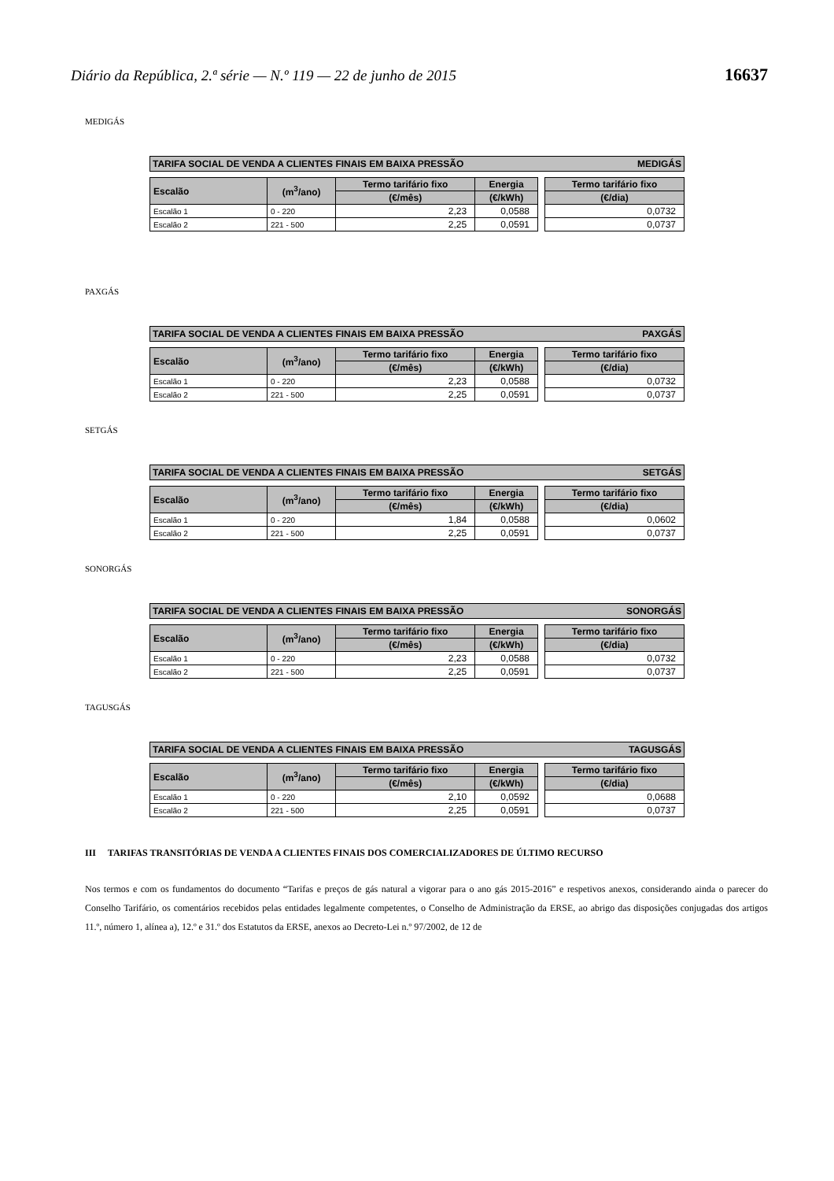Diário da República, 2.ª série — N.º 119 — 22 de junho de 2015 16637
MEDIGÁS
TARIFA SOCIAL DE VENDA A CLIENTES FINAIS EM BAIXA PRESSÃO MEDIGÁS
| Escalão | (m<sup>3</sup>/ano) | Termo tarifário fixo | Energia | | Termo tarifário fixo |
| | | (€/mês) | (€/kWh) | | (€/dia) |
| Escalão 1 | 0 - 220 | 2,23 | 0,0588 | | 0,0732 |
| Escalão 2 | 221 - 500 | 2,25 | 0,0591 | | 0,0737 |
PAXGÁS
TARIFA SOCIAL DE VENDA A CLIENTES FINAIS EM BAIXA PRESSÃO PAXGÁS
| Escalão | (m<sup>3</sup>/ano) | Termo tarifário fixo | Energia | | Termo tarifário fixo |
| | | (€/mês) | (€/kWh) | | (€/dia) |
| Escalão 1 | 0 - 220 | 2,23 | 0,0588 | | 0,0732 |
| Escalão 2 | 221 - 500 | 2,25 | 0,0591 | | 0,0737 |
SETGÁS
TARIFA SOCIAL DE VENDA A CLIENTES FINAIS EM BAIXA PRESSÃO SETGÁS
| Escalão | (m<sup>3</sup>/ano) | Termo tarifário fixo | Energia | | Termo tarifário fixo |
| | | (€/mês) | (€/kWh) | | (€/dia) |
| Escalão 1 | 0 - 220 | 1,84 | 0,0588 | | 0,0602 |
| Escalão 2 | 221 - 500 | 2,25 | 0,0591 | | 0,0737 |
SONORGÁS
TARIFA SOCIAL DE VENDA A CLIENTES FINAIS EM BAIXA PRESSÃO SONORGÁS
| Escalão | (m<sup>3</sup>/ano) | Termo tarifário fixo | Energia | | Termo tarifário fixo |
| | | (€/mês) | (€/kWh) | | (€/dia) |
| Escalão 1 | 0 - 220 | 2,23 | 0,0588 | | 0,0732 |
| Escalão 2 | 221 - 500 | 2,25 | 0,0591 | | 0,0737 |
TAGUSGÁS
TARIFA SOCIAL DE VENDA A CLIENTES FINAIS EM BAIXA PRESSÃO TAGUSGÁS
| Escalão | (m<sup>3</sup>/ano) | Termo tarifário fixo | Energia | | Termo tarifário fixo |
| | | (€/mês) | (€/kWh) | | (€/dia) |
| Escalão 1 | 0 - 220 | 2,10 | 0,0592 | | 0,0688 |
| Escalão 2 | 221 - 500 | 2,25 | 0,0591 | | 0,0737 |
III TARIFAS TRANSITÓRIAS DE VENDA A CLIENTES FINAIS DOS COMERCIALIZADORES DE ÚLTIMO RECURSO
Nos termos e com os fundamentos do documento “Tarifas e preços de gás natural a vigorar para o ano gás 2015-2016” e respetivos anexos, considerando ainda o parecer do Conselho Tarifário, os comentários recebidos pelas entidades legalmente competentes, o Conselho de Administração da ERSE, ao abrigo das disposições conjugadas dos artigos 11.º, número 1, alínea a), 12.º e 31.º dos Estatutos da ERSE, anexos ao Decreto-Lei n.º 97/2002, de 12 de